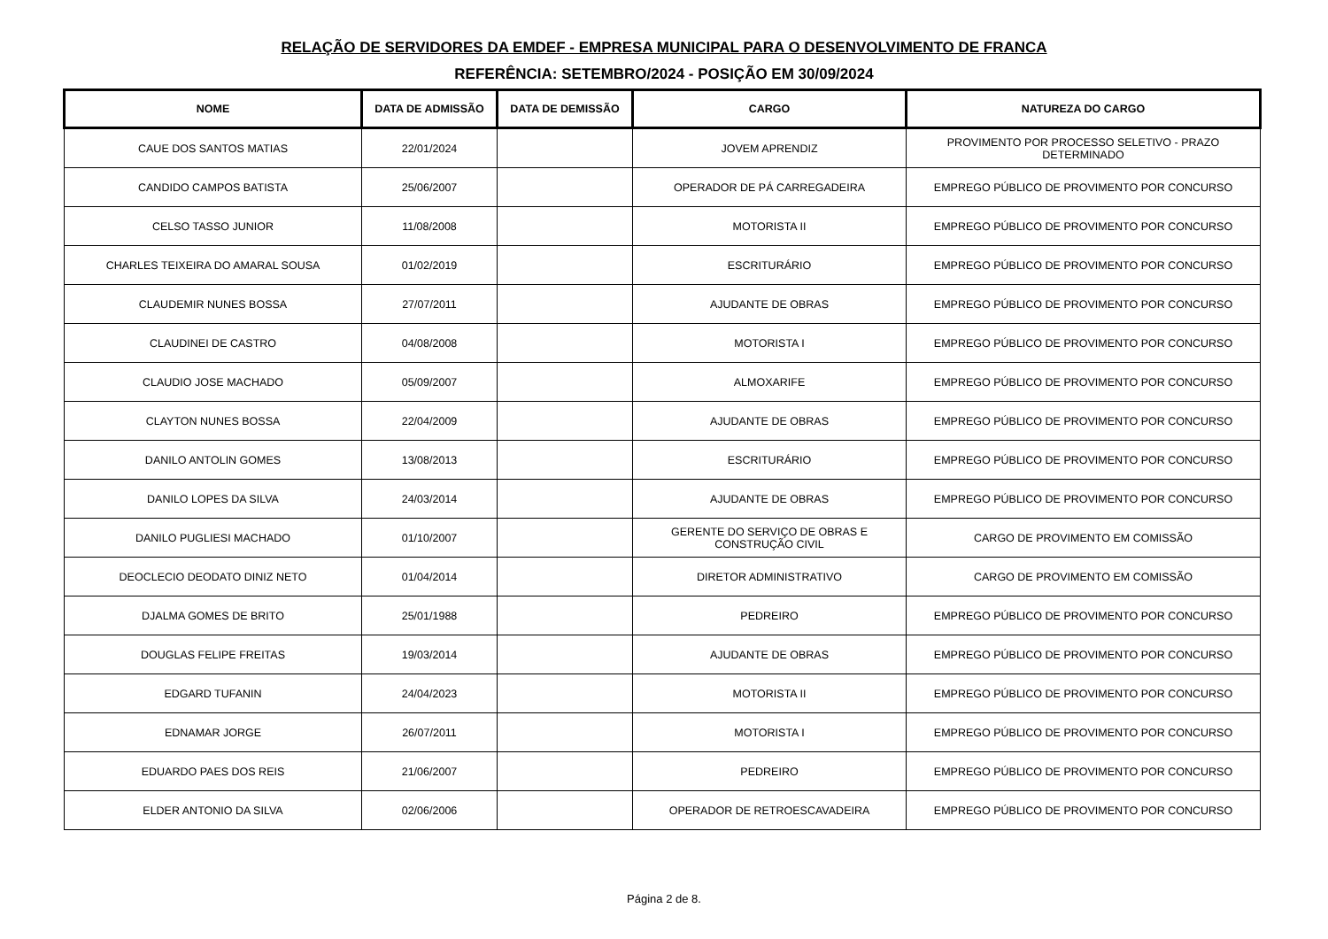RELAÇÃO DE SERVIDORES DA EMDEF - EMPRESA MUNICIPAL PARA O DESENVOLVIMENTO DE FRANCA
REFERÊNCIA: SETEMBRO/2024 - POSIÇÃO EM 30/09/2024
| NOME | DATA DE ADMISSÃO | DATA DE DEMISSÃO | CARGO | NATUREZA DO CARGO |
| --- | --- | --- | --- | --- |
| CAUE DOS SANTOS MATIAS | 22/01/2024 | | JOVEM APRENDIZ | PROVIMENTO POR PROCESSO SELETIVO - PRAZO DETERMINADO |
| CANDIDO CAMPOS BATISTA | 25/06/2007 | | OPERADOR DE PÁ CARREGADEIRA | EMPREGO PÚBLICO DE PROVIMENTO POR CONCURSO |
| CELSO TASSO JUNIOR | 11/08/2008 | | MOTORISTA II | EMPREGO PÚBLICO DE PROVIMENTO POR CONCURSO |
| CHARLES TEIXEIRA DO AMARAL SOUSA | 01/02/2019 | | ESCRITURÁRIO | EMPREGO PÚBLICO DE PROVIMENTO POR CONCURSO |
| CLAUDEMIR NUNES BOSSA | 27/07/2011 | | AJUDANTE DE OBRAS | EMPREGO PÚBLICO DE PROVIMENTO POR CONCURSO |
| CLAUDINEI DE CASTRO | 04/08/2008 | | MOTORISTA I | EMPREGO PÚBLICO DE PROVIMENTO POR CONCURSO |
| CLAUDIO JOSE MACHADO | 05/09/2007 | | ALMOXARIFE | EMPREGO PÚBLICO DE PROVIMENTO POR CONCURSO |
| CLAYTON NUNES BOSSA | 22/04/2009 | | AJUDANTE DE OBRAS | EMPREGO PÚBLICO DE PROVIMENTO POR CONCURSO |
| DANILO ANTOLIN GOMES | 13/08/2013 | | ESCRITURÁRIO | EMPREGO PÚBLICO DE PROVIMENTO POR CONCURSO |
| DANILO LOPES DA SILVA | 24/03/2014 | | AJUDANTE DE OBRAS | EMPREGO PÚBLICO DE PROVIMENTO POR CONCURSO |
| DANILO PUGLIESI MACHADO | 01/10/2007 | | GERENTE DO SERVIÇO DE OBRAS E CONSTRUÇÃO CIVIL | CARGO DE PROVIMENTO EM COMISSÃO |
| DEOCLECIO DEODATO DINIZ NETO | 01/04/2014 | | DIRETOR ADMINISTRATIVO | CARGO DE PROVIMENTO EM COMISSÃO |
| DJALMA GOMES DE BRITO | 25/01/1988 | | PEDREIRO | EMPREGO PÚBLICO DE PROVIMENTO POR CONCURSO |
| DOUGLAS FELIPE FREITAS | 19/03/2014 | | AJUDANTE DE OBRAS | EMPREGO PÚBLICO DE PROVIMENTO POR CONCURSO |
| EDGARD TUFANIN | 24/04/2023 | | MOTORISTA II | EMPREGO PÚBLICO DE PROVIMENTO POR CONCURSO |
| EDNAMAR JORGE | 26/07/2011 | | MOTORISTA I | EMPREGO PÚBLICO DE PROVIMENTO POR CONCURSO |
| EDUARDO PAES DOS REIS | 21/06/2007 | | PEDREIRO | EMPREGO PÚBLICO DE PROVIMENTO POR CONCURSO |
| ELDER ANTONIO DA SILVA | 02/06/2006 | | OPERADOR DE RETROESCAVADEIRA | EMPREGO PÚBLICO DE PROVIMENTO POR CONCURSO |
Página 2 de 8.